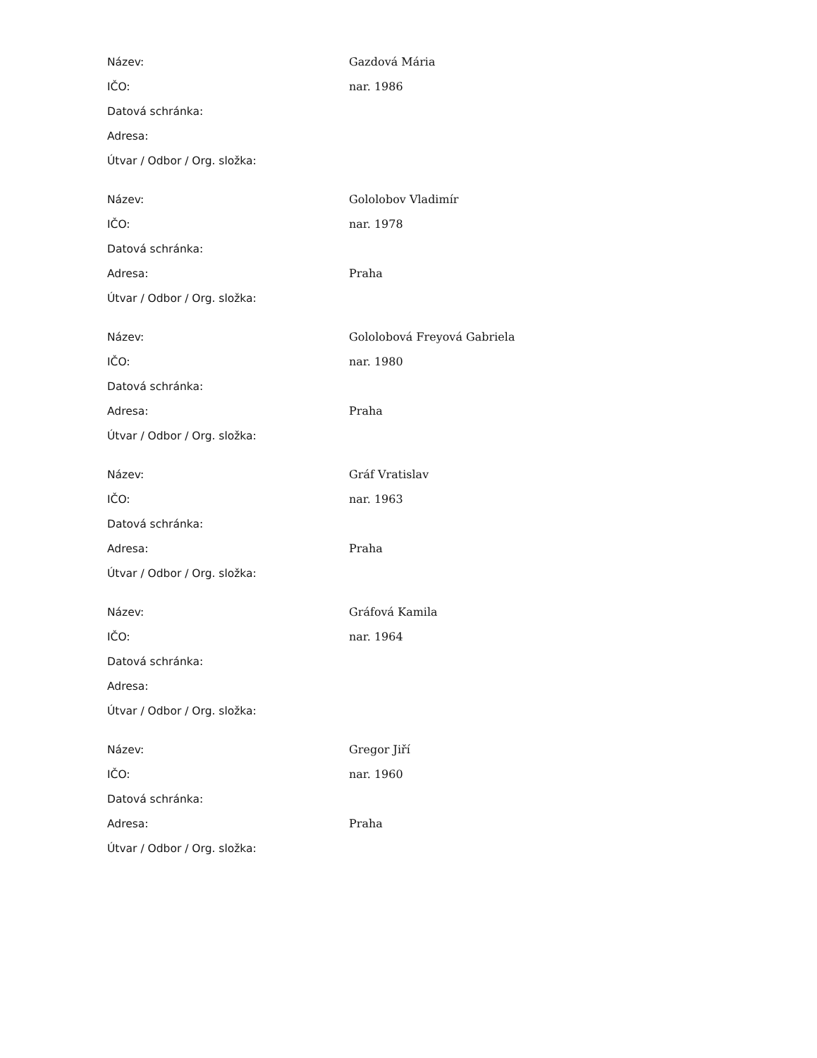| Název: | Gazdová Mária |
| IČO: | nar. 1986 |
| Datová schránka: | |
| Adresa: | |
| Útvar / Odbor / Org. složka: | |
| Název: | Gololobov Vladimír |
| IČO: | nar. 1978 |
| Datová schránka: | |
| Adresa: | Praha |
| Útvar / Odbor / Org. složka: | |
| Název: | Gololobová Freyová Gabriela |
| IČO: | nar. 1980 |
| Datová schránka: | |
| Adresa: | Praha |
| Útvar / Odbor / Org. složka: | |
| Název: | Gráf Vratislav |
| IČO: | nar. 1963 |
| Datová schránka: | |
| Adresa: | Praha |
| Útvar / Odbor / Org. složka: | |
| Název: | Gráfová Kamila |
| IČO: | nar. 1964 |
| Datová schránka: | |
| Adresa: | |
| Útvar / Odbor / Org. složka: | |
| Název: | Gregor Jiří |
| IČO: | nar. 1960 |
| Datová schránka: | |
| Adresa: | Praha |
| Útvar / Odbor / Org. složka: | |